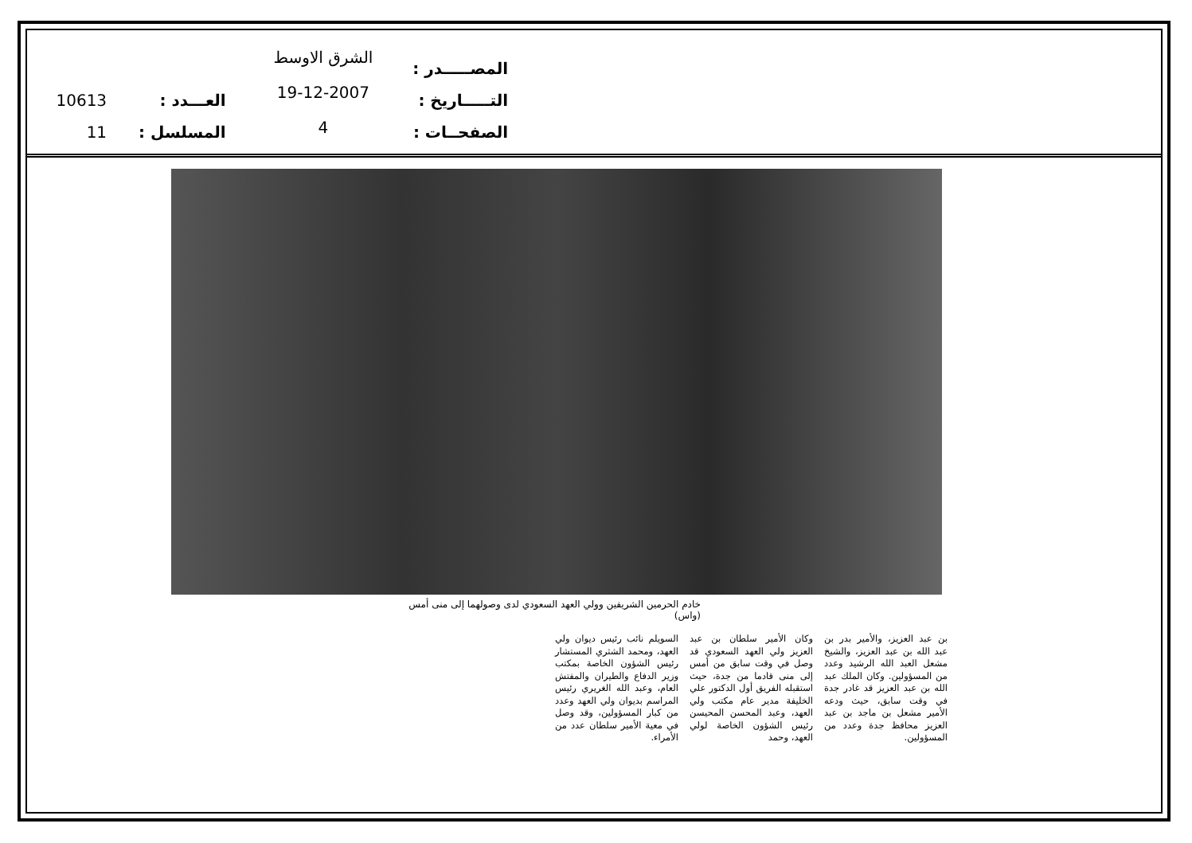المصـــــدر :
التـــــاريخ :
الصفحــات :
الشرق الاوسط
19-12-2007
4
العـــدد :
المسلسل :
10613
11
خادم الحرمين الشريفين وولي العهد السعودي لدى وصولهما إلى منى أمس (واس)
بن عبد العزيز، والأمير بدر بن عبد الله بن عبد العزيز، والشيخ مشعل العبد الله الرشيد وعدد من المسؤولين. وكان الملك عبد الله بن عبد العزيز قد غادر جدة في وقت سابق، حيث ودعه الأمير مشعل بن ماجد بن عبد العزيز محافظ جدة وعدد من المسؤولين.
وكان الأمير سلطان بن عبد العزيز ولي العهد السعودي قد وصل في وقت سابق من أمس إلى منى قادما من جدة، حيث استقبله الفريق أول الدكتور علي الخليفة مدير عام مكتب ولي العهد، وعبد المحسن المحيسن رئيس الشؤون الخاصة لولي العهد، وحمد
السويلم نائب رئيس ديوان ولي العهد، ومحمد الشثري المستشار رئيس الشؤون الخاصة بمكتب وزير الدفاع والطيران والمفتش العام، وعبد الله الغريري رئيس المراسم بديوان ولي العهد وعدد من كبار المسؤولين، وقد وصل في معية الأمير سلطان عدد من الأمراء.